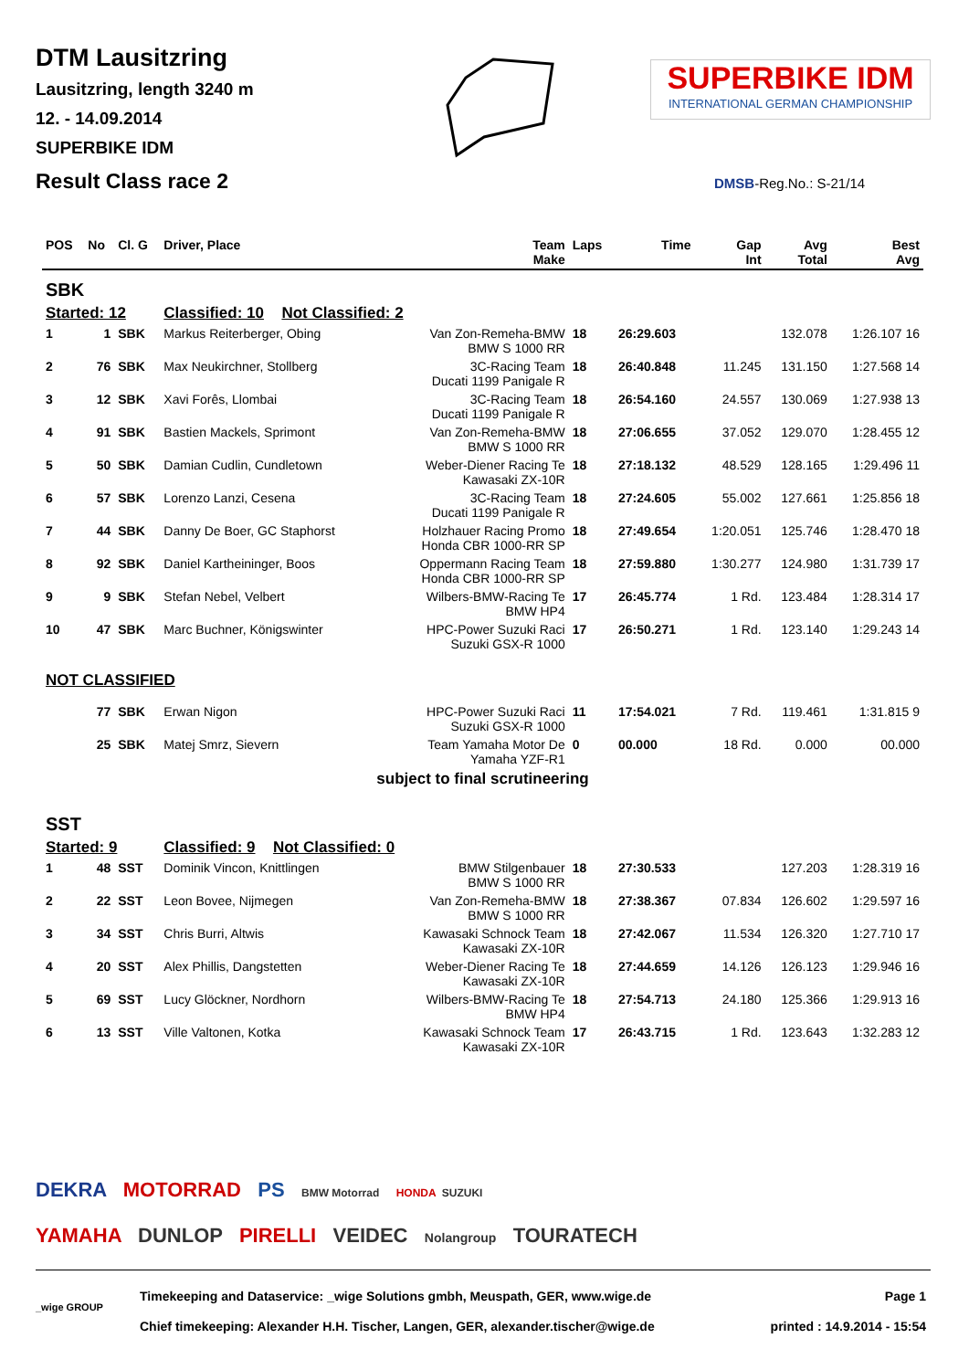DTM Lausitzring
Lausitzring, length 3240 m
12. - 14.09.2014
SUPERBIKE IDM
Result Class race 2
SUPERBIKE IDM
INTERNATIONAL GERMAN CHAMPIONSHIP
DMSB-Reg.No.: S-21/14
| POS | No | Cl. G | Driver, Place | Team Make | Laps | Time | Gap Int | Avg Total | Best Avg |
| --- | --- | --- | --- | --- | --- | --- | --- | --- | --- |
| SBK | | | | | | | | | |
| Started: 12 | | | Classified: 10 Not Classified: 2 | | | | | | |
| 1 | 1 | SBK | Markus Reiterberger, Obing | Van Zon-Remeha-BMW BMW S 1000 RR | 18 | 26:29.603 | | 132.078 | 1:26.107 16 |
| 2 | 76 | SBK | Max Neukirchner, Stollberg | 3C-Racing Team Ducati 1199 Panigale R | 18 | 26:40.848 | 11.245 | 131.150 | 1:27.568 14 |
| 3 | 12 | SBK | Xavi Forês, Llombai | 3C-Racing Team Ducati 1199 Panigale R | 18 | 26:54.160 | 24.557 | 130.069 | 1:27.938 13 |
| 4 | 91 | SBK | Bastien Mackels, Sprimont | Van Zon-Remeha-BMW BMW S 1000 RR | 18 | 27:06.655 | 37.052 | 129.070 | 1:28.455 12 |
| 5 | 50 | SBK | Damian Cudlin, Cundletown | Weber-Diener Racing Te Kawasaki ZX-10R | 18 | 27:18.132 | 48.529 | 128.165 | 1:29.496 11 |
| 6 | 57 | SBK | Lorenzo Lanzi, Cesena | 3C-Racing Team Ducati 1199 Panigale R | 18 | 27:24.605 | 55.002 | 127.661 | 1:25.856 18 |
| 7 | 44 | SBK | Danny De Boer, GC Staphorst | Holzhauer Racing Promo Honda CBR 1000-RR SP | 18 | 27:49.654 | 1:20.051 | 125.746 | 1:28.470 18 |
| 8 | 92 | SBK | Daniel Kartheininger, Boos | Oppermann Racing Team Honda CBR 1000-RR SP | 18 | 27:59.880 | 1:30.277 | 124.980 | 1:31.739 17 |
| 9 | 9 | SBK | Stefan Nebel, Velbert | Wilbers-BMW-Racing Te BMW HP4 | 17 | 26:45.774 | 1 Rd. | 123.484 | 1:28.314 17 |
| 10 | 47 | SBK | Marc Buchner, Königswinter | HPC-Power Suzuki Raci Suzuki GSX-R 1000 | 17 | 26:50.271 | 1 Rd. | 123.140 | 1:29.243 14 |
| NOT CLASSIFIED | | | | | | | | | |
| | 77 | SBK | Erwan Nigon | HPC-Power Suzuki Raci Suzuki GSX-R 1000 | 11 | 17:54.021 | 7 Rd. | 119.461 | 1:31.815 9 |
| | 25 | SBK | Matej Smrz, Sievern | Team Yamaha Motor De Yamaha YZF-R1 | 0 | 00.000 | 18 Rd. | 0.000 | 00.000 |
| subject to final scrutineering | | | | | | | | | |
| SST | | | | | | | | | |
| Started: 9 | | | Classified: 9 Not Classified: 0 | | | | | | |
| 1 | 48 | SST | Dominik Vincon, Knittlingen | BMW Stilgenbauer BMW S 1000 RR | 18 | 27:30.533 | | 127.203 | 1:28.319 16 |
| 2 | 22 | SST | Leon Bovee, Nijmegen | Van Zon-Remeha-BMW BMW S 1000 RR | 18 | 27:38.367 | 07.834 | 126.602 | 1:29.597 16 |
| 3 | 34 | SST | Chris Burri, Altwis | Kawasaki Schnock Team Kawasaki ZX-10R | 18 | 27:42.067 | 11.534 | 126.320 | 1:27.710 17 |
| 4 | 20 | SST | Alex Phillis, Dangstetten | Weber-Diener Racing Te Kawasaki ZX-10R | 18 | 27:44.659 | 14.126 | 126.123 | 1:29.946 16 |
| 5 | 69 | SST | Lucy Glöckner, Nordhorn | Wilbers-BMW-Racing Te BMW HP4 | 18 | 27:54.713 | 24.180 | 125.366 | 1:29.913 16 |
| 6 | 13 | SST | Ville Valtonen, Kotka | Kawasaki Schnock Team Kawasaki ZX-10R | 17 | 26:43.715 | 1 Rd. | 123.643 | 1:32.283 12 |
DEKRA MOTORRAD PS BMW Motorrad HONDA SUZUKI
YAMAHA DUNLOP PIRELLI VEIDEC Nolangroup TOURATECH
_wige GROUP
Timekeeping and Dataservice: _wige Solutions gmbh, Meuspath, GER, www.wige.de
Chief timekeeping: Alexander H.H. Tischer, Langen, GER, alexander.tischer@wige.de
Page 1
printed : 14.9.2014 - 15:54